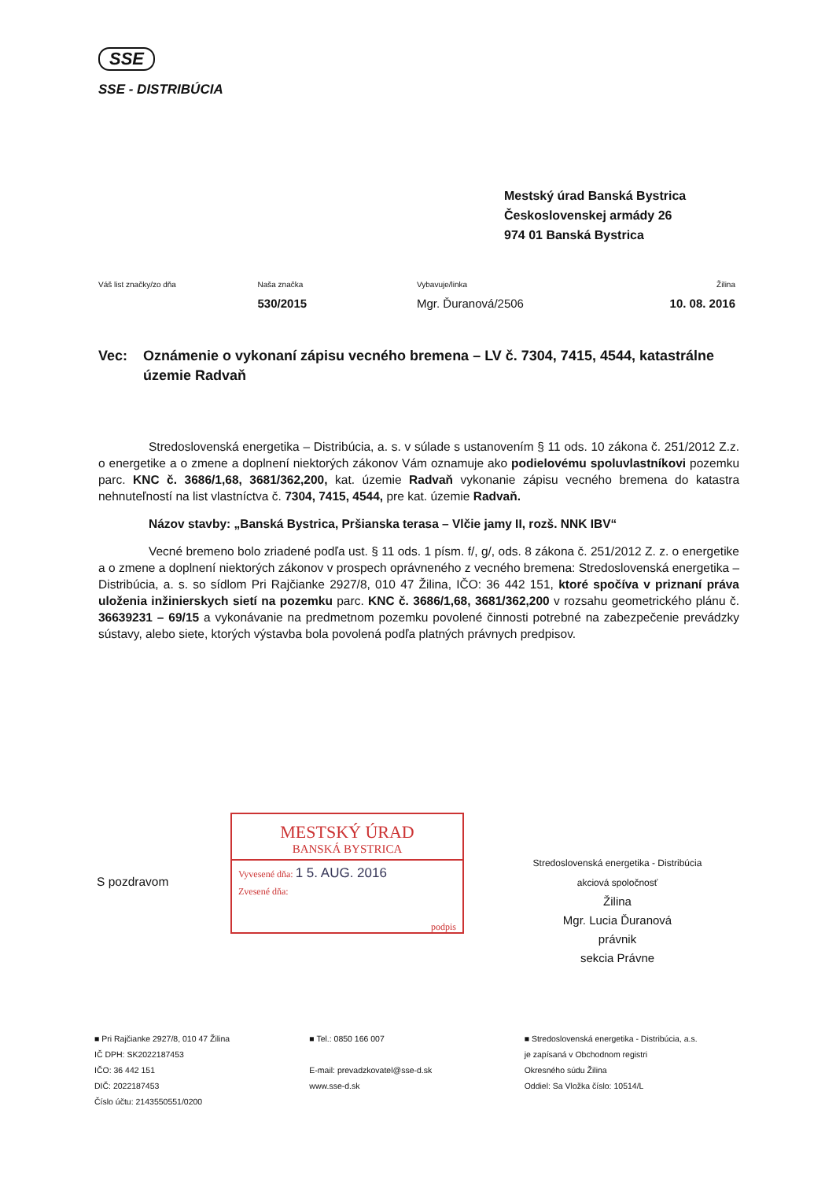SSE
SSE - DISTRIBÚCIA
Mestský úrad Banská Bystrica
Československej armády 26
974 01 Banská Bystrica
Váš list značky/zo dňa Naša značka
530/2015
Vybavuje/linka
Mgr. Ďuranová/2506
Žilina
10. 08. 2016
Vec: Oznámenie o vykonaní zápisu vecného bremena – LV č. 7304, 7415, 4544, katastrálne územie Radvaň
Stredoslovenská energetika – Distribúcia, a. s. v súlade s ustanovením § 11 ods. 10 zákona č. 251/2012 Z.z. o energetike a o zmene a doplnení niektorých zákonov Vám oznamuje ako podielovému spoluvlastníkovi pozemku parc. KNC č. 3686/1,68, 3681/362,200, kat. územie Radvaň vykonanie zápisu vecného bremena do katastra nehnuteľností na list vlastníctva č. 7304, 7415, 4544, pre kat. územie Radvaň.
Názov stavby: „Banská Bystrica, Pršianska terasa – Vlčie jamy II, rozš. NNK IBV“
Vecné bremeno bolo zriadené podľa ust. § 11 ods. 1 písm. f/, g/, ods. 8 zákona č. 251/2012 Z. z. o energetike a o zmene a doplnení niektorých zákonov v prospech oprávneného z vecného bremena: Stredoslovenská energetika – Distribúcia, a. s. so sídlom Pri Rajčianke 2927/8, 010 47 Žilina, IČO: 36 442 151, ktoré spočíva v priznaní práva uloženia inžinierskych sietí na pozemku parc. KNC č. 3686/1,68, 3681/362,200 v rozsahu geometrického plánu č. 36639231 – 69/15 a vykonávanie na predmetnom pozemku povolené činnosti potrebné na zabezpečenie prevádzky sústavy, alebo siete, ktorých výstavba bola povolená podľa platných právnych predpisov.
MESTSKÝ ÚRAD
BANSKÁ BYSTRICA
Vyvesené dňa: 1 5. AUG. 2016
Zvesené dňa:
podpis
S pozdravom
Stredoslovenská energetika - Distribúcia
akciová spoločnosť
Žilina
Mgr. Lucia Ďuranová
právnik
sekcia Právne
■ Pri Rajčianke 2927/8, 010 47 Žilina
IČ DPH: SK2022187453
IČO: 36 442 151
DIČ: 2022187453
Číslo účtu: 2143550551/0200
■ Tel.: 0850 166 007
E-mail: prevadzkovatel@sse-d.sk
www.sse-d.sk
■ Stredoslovenská energetika - Distribúcia, a.s.
je zapísaná v Obchodnom registri
Okresného súdu Žilina
Oddiel: Sa Vložka číslo: 10514/L